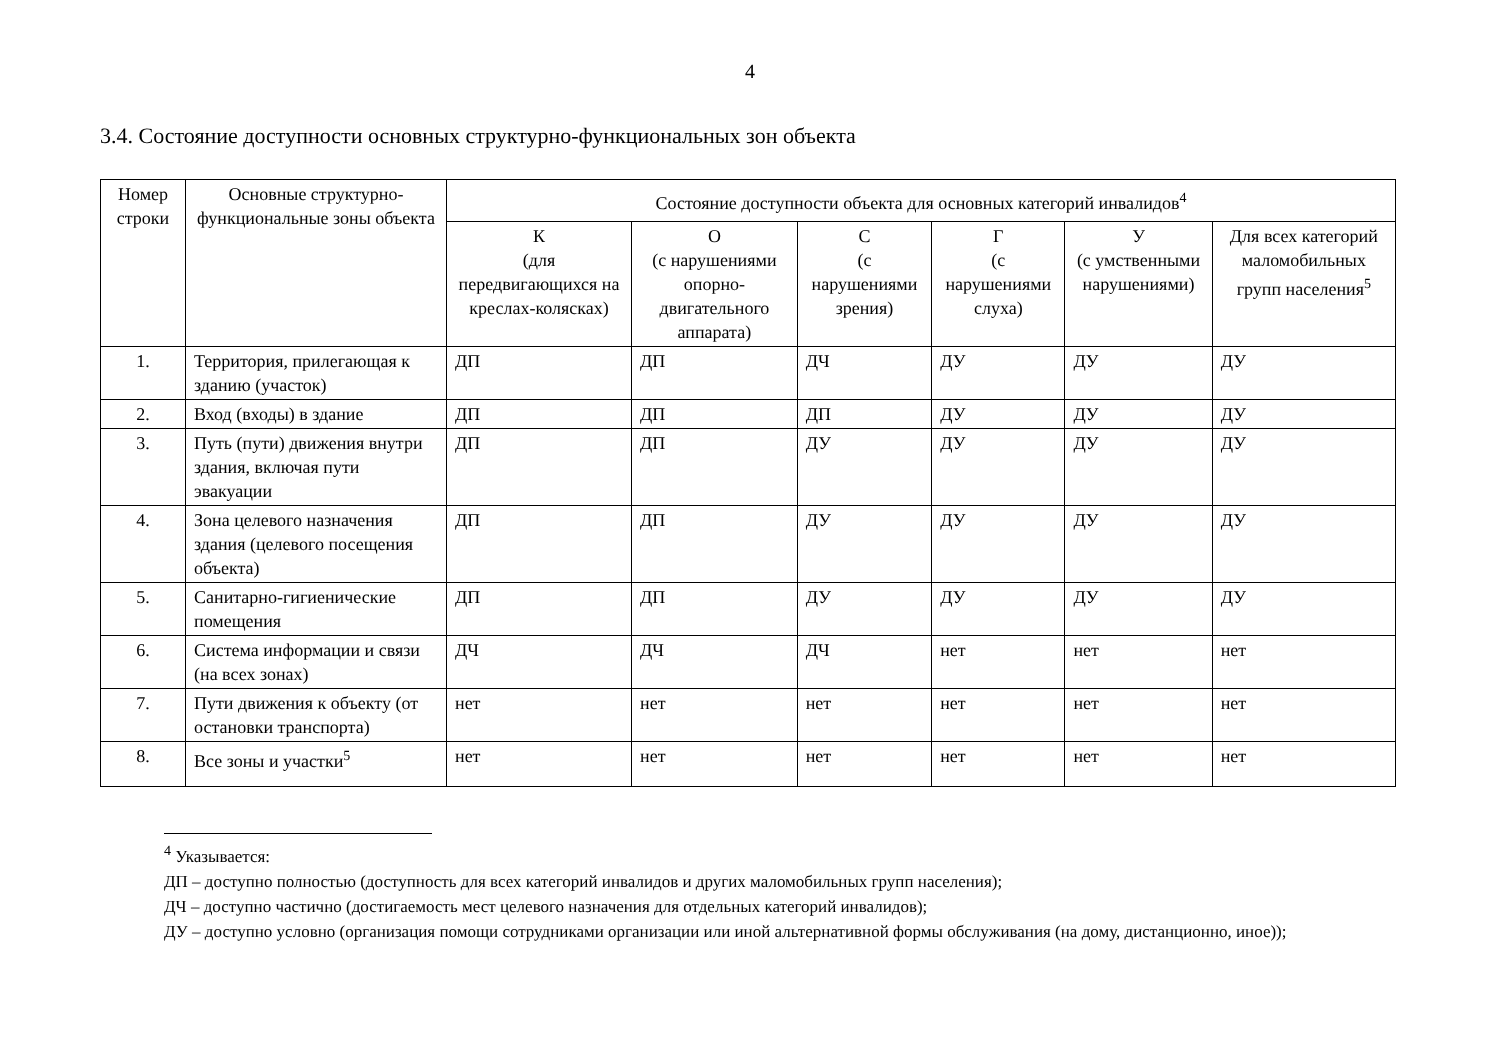4
3.4. Состояние доступности основных структурно-функциональных зон объекта
| Номер строки | Основные структурно-функциональные зоны объекта | Состояние доступности объекта для основных категорий инвалидов<sup>4</sup> | | | | | |
| --- | --- | --- | --- | --- | --- | --- | --- |
| | | К (для передвигающихся на креслах-колясках) | О (с нарушениями опорно-двигательного аппарата) | С (с нарушениями зрения) | Г (с нарушениями слуха) | У (с умственными нарушениями) | Для всех категорий маломобильных групп населения<sup>5</sup> |
| 1. | Территория, прилегающая к зданию (участок) | ДП | ДП | ДЧ | ДУ | ДУ | ДУ |
| 2. | Вход (входы) в здание | ДП | ДП | ДП | ДУ | ДУ | ДУ |
| 3. | Путь (пути) движения внутри здания, включая пути эвакуации | ДП | ДП | ДУ | ДУ | ДУ | ДУ |
| 4. | Зона целевого назначения здания (целевого посещения объекта) | ДП | ДП | ДУ | ДУ | ДУ | ДУ |
| 5. | Санитарно-гигиенические помещения | ДП | ДП | ДУ | ДУ | ДУ | ДУ |
| 6. | Система информации и связи (на всех зонах) | ДЧ | ДЧ | ДЧ | нет | нет | нет |
| 7. | Пути движения к объекту (от остановки транспорта) | нет | нет | нет | нет | нет | нет |
| 8. | Все зоны и участки<sup>5</sup> | нет | нет | нет | нет | нет | нет |
<sup>4</sup> Указывается:
ДП – доступно полностью (доступность для всех категорий инвалидов и других маломобильных групп населения);
ДЧ – доступно частично (достигаемость мест целевого назначения для отдельных категорий инвалидов);
ДУ – доступно условно (организация помощи сотрудниками организации или иной альтернативной формы обслуживания (на дому, дистанционно, иное));